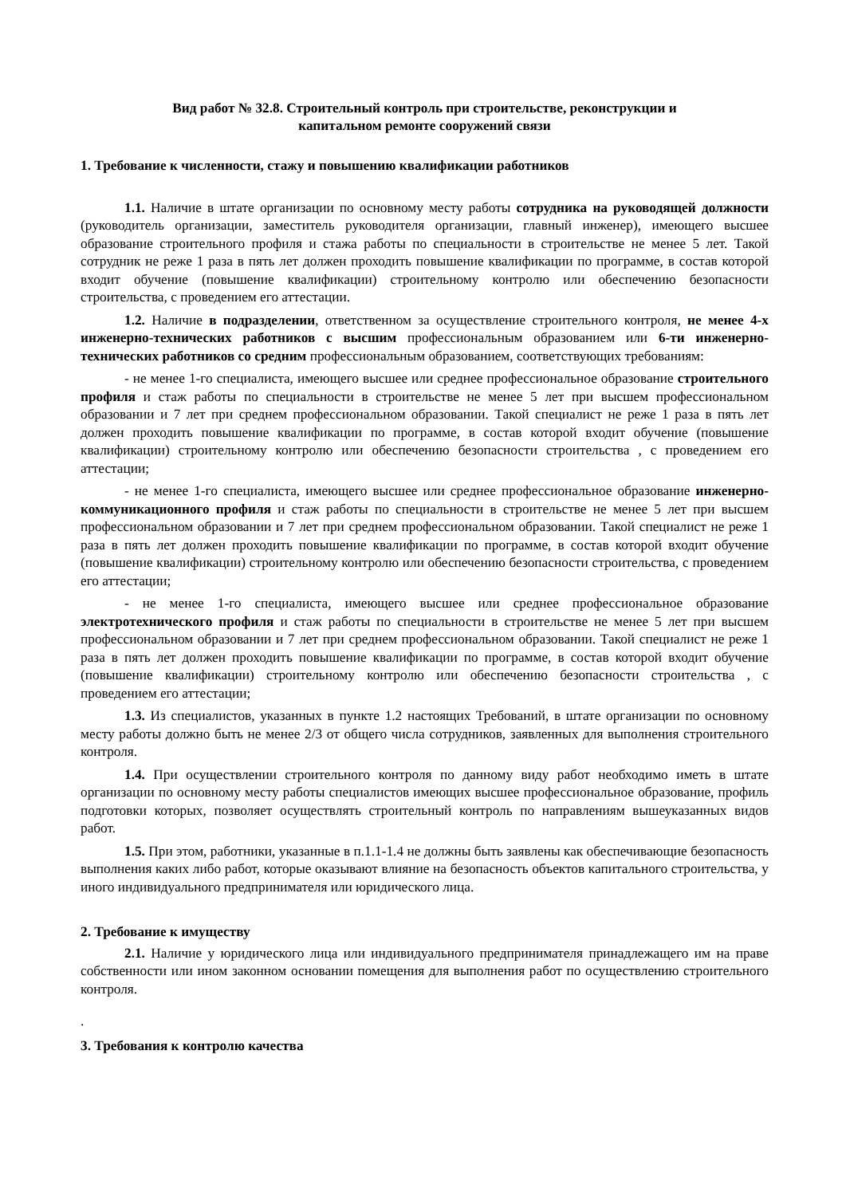Вид работ № 32.8. Строительный контроль при строительстве, реконструкции и
капитальном ремонте сооружений связи
1. Требование к численности, стажу и повышению квалификации работников
1.1. Наличие в штате организации по основному месту работы сотрудника на руководящей должности (руководитель организации, заместитель руководителя организации, главный инженер), имеющего высшее образование строительного профиля и стажа работы по специальности в строительстве не менее 5 лет. Такой сотрудник не реже 1 раза в пять лет должен проходить повышение квалификации по программе, в состав которой входит обучение (повышение квалификации) строительному контролю или обеспечению безопасности строительства, с проведением его аттестации.
1.2. Наличие в подразделении, ответственном за осуществление строительного контроля, не менее 4-х инженерно-технических работников с высшим профессиональным образованием или 6-ти инженерно-технических работников со средним профессиональным образованием, соответствующих требованиям:
- не менее 1-го специалиста, имеющего высшее или среднее профессиональное образование строительного профиля и стаж работы по специальности в строительстве не менее 5 лет при высшем профессиональном образовании и 7 лет при среднем профессиональном образовании. Такой специалист не реже 1 раза в пять лет должен проходить повышение квалификации по программе, в состав которой входит обучение (повышение квалификации) строительному контролю или обеспечению безопасности строительства , с проведением его аттестации;
- не менее 1-го специалиста, имеющего высшее или среднее профессиональное образование инженерно-коммуникационного профиля и стаж работы по специальности в строительстве не менее 5 лет при высшем профессиональном образовании и 7 лет при среднем профессиональном образовании. Такой специалист не реже 1 раза в пять лет должен проходить повышение квалификации по программе, в состав которой входит обучение (повышение квалификации) строительному контролю или обеспечению безопасности строительства, с проведением его аттестации;
- не менее 1-го специалиста, имеющего высшее или среднее профессиональное образование электротехнического профиля и стаж работы по специальности в строительстве не менее 5 лет при высшем профессиональном образовании и 7 лет при среднем профессиональном образовании. Такой специалист не реже 1 раза в пять лет должен проходить повышение квалификации по программе, в состав которой входит обучение (повышение квалификации) строительному контролю или обеспечению безопасности строительства , с проведением его аттестации;
1.3. Из специалистов, указанных в пункте 1.2 настоящих Требований, в штате организации по основному месту работы должно быть не менее 2/3 от общего числа сотрудников, заявленных для выполнения строительного контроля.
1.4. При осуществлении строительного контроля по данному виду работ необходимо иметь в штате организации по основному месту работы специалистов имеющих высшее профессиональное образование, профиль подготовки которых, позволяет осуществлять строительный контроль по направлениям вышеуказанных видов работ.
1.5. При этом, работники, указанные в п.1.1-1.4 не должны быть заявлены как обеспечивающие безопасность выполнения каких либо работ, которые оказывают влияние на безопасность объектов капитального строительства, у иного индивидуального предпринимателя или юридического лица.
2. Требование к имуществу
2.1. Наличие у юридического лица или индивидуального предпринимателя принадлежащего им на праве собственности или ином законном основании помещения для выполнения работ по осуществлению строительного контроля.
.
3. Требования к контролю качества